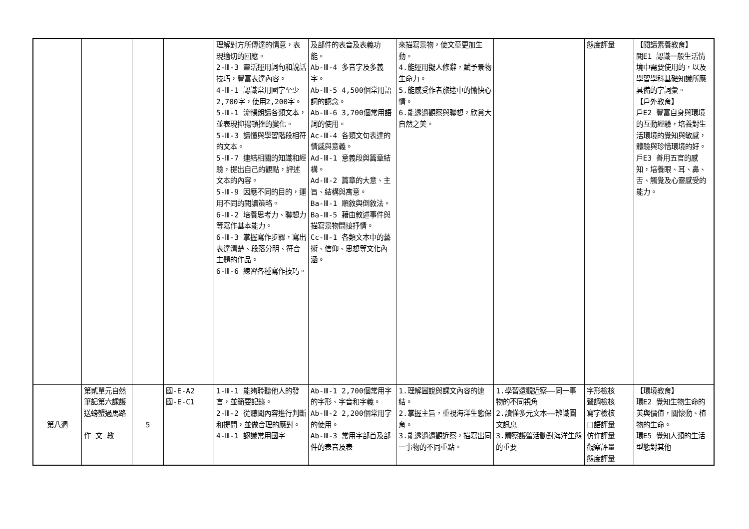| | | | | 理解對方所傳達的情意，表現適切的回應。 2-Ⅲ-3 靈活運用詞句和說話技巧，豐富表達內容。 4-Ⅲ-1 認識常用國字至少2,700字，使用2,200字。 5-Ⅲ-1 流暢朗讀各類文本，並表現抑揚頓挫的變化。 5-Ⅲ-3 讀懂與學習階段相符的文本。 5-Ⅲ-7 連結相關的知識和經驗，提出自己的觀點，評述文本的內容。 5-Ⅲ-9 因應不同的目的，運用不同的閱讀策略。 6-Ⅲ-2 培養思考力、聯想力等寫作基本能力。 6-Ⅲ-3 掌握寫作步驟，寫出表達清楚、段落分明、符合主題的作品。 6-Ⅲ-6 練習各種寫作技巧。 | 及部件的表音及表義功能。 Ab-Ⅲ-4 多音字及多義字。 Ab-Ⅲ-5 4,500個常用語詞的認念。 Ab-Ⅲ-6 3,700個常用語詞的使用。 Ac-Ⅲ-4 各類文句表達的情感與意義。 Ad-Ⅲ-1 意義段與篇章結構。 Ad-Ⅲ-2 篇章的大意、主旨、結構與寓意。 Ba-Ⅲ-1 順敘與倒敘法。 Ba-Ⅲ-5 藉由敘述事件與描寫景物間接抒情。 Cc-Ⅲ-1 各類文本中的藝術、信仰、思想等文化內涵。 | 來描寫景物，使文章更加生動。 4.能運用擬人修辭，賦予景物生命力。 5.能感受作者旅途中的愉快心情。 6.能透過觀察與聯想，欣賞大自然之美。 | | 態度評量 | 【閱讀素養教育】 閱E1 認識一般生活情境中需要使用的，以及學習學科基礎知識所應具備的字詞彙。 【戶外教育】 戶E2 豐富自身與環境的互動經驗，培養對生活環境的覺知與敏感，體驗與珍惜環境的好。 戶E3 善用五官的感知，培養眼、耳、鼻、舌、觸覺及心靈感受的能力。 |
| 第八週 | 第貳單元自然筆記第六課護送螃蟹過馬路 作 文 教 | 5 | 國-E-A2 國-E-C1 | 1-Ⅲ-1 能夠聆聽他人的發言，並簡要記錄。 2-Ⅲ-2 從聽聞內容進行判斷和提問，並做合理的應對。 4-Ⅲ-1 認識常用國字 | Ab-Ⅲ-1 2,700個常用字的字形、字音和字義。 Ab-Ⅲ-2 2,200個常用字的使用。 Ab-Ⅲ-3 常用字部首及部件的表音及表 | 1.理解圖說與課文內容的連結。 2.掌握主旨，重視海洋生態保育。 3.能透過遠觀近察，描寫出同一事物的不同重點。 | 1.學習遠觀近察——同一事物的不同視角 2.讀懂多元文本——辨識圖文訊息 3.體察護蟹活動對海洋生態的重要 | 字形檢核 聲調檢核 寫字檢核 口語評量 仿作評量 觀察評量 態度評量 | 【環境教育】 環E2 覺知生物生命的美與價值，關懷動、植物的生命。 環E5 覺知人類的生活型態對其他 |